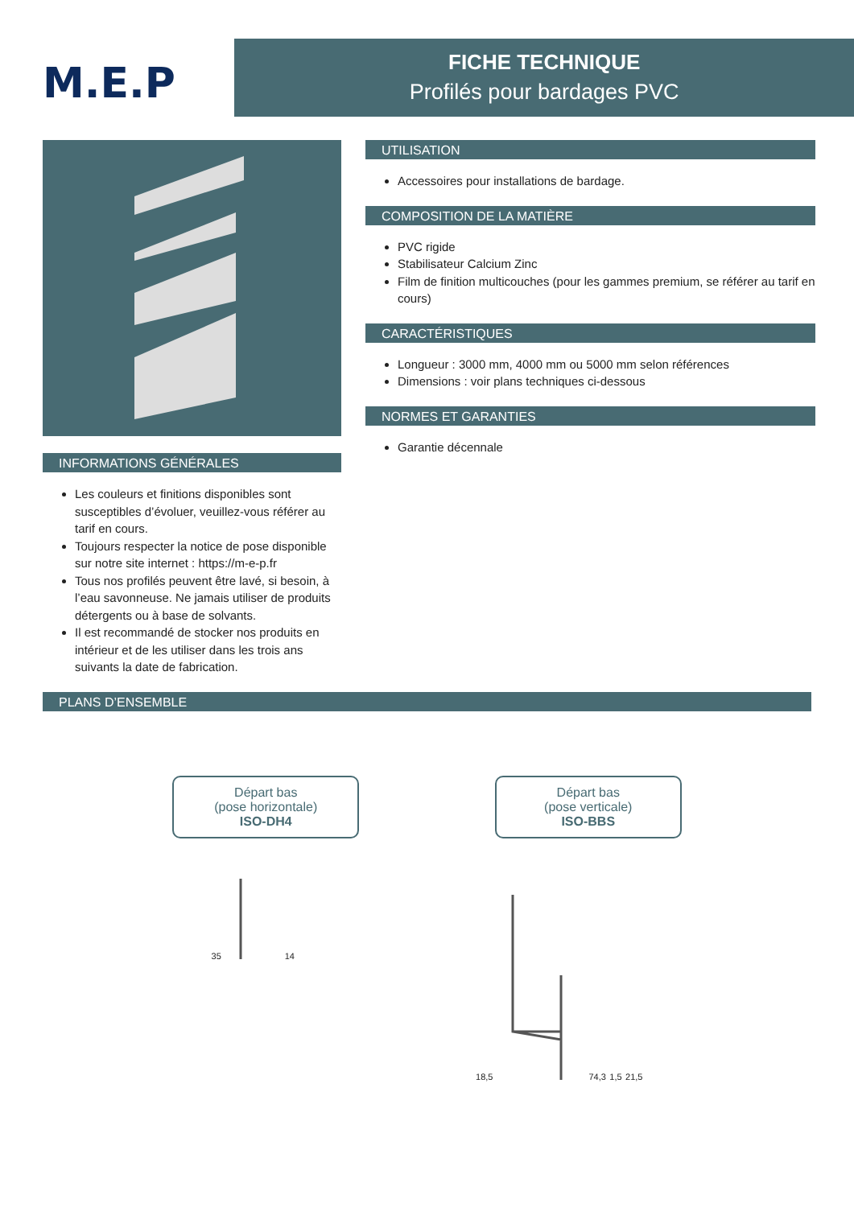M.E.P
FICHE TECHNIQUE
Profilés pour bardages PVC
INFORMATIONS GÉNÉRALES
Les couleurs et finitions disponibles sont susceptibles d’évoluer, veuillez-vous référer au tarif en cours.
Toujours respecter la notice de pose disponible sur notre site internet : https://m-e-p.fr
Tous nos profilés peuvent être lavé, si besoin, à l’eau savonneuse. Ne jamais utiliser de produits détergents ou à base de solvants.
Il est recommandé de stocker nos produits en intérieur et de les utiliser dans les trois ans suivants la date de fabrication.
UTILISATION
Accessoires pour installations de bardage.
COMPOSITION DE LA MATIÈRE
PVC rigide
Stabilisateur Calcium Zinc
Film de finition multicouches (pour les gammes premium, se référer au tarif en cours)
CARACTÉRISTIQUES
Longueur : 3000 mm, 4000 mm ou 5000 mm selon références
Dimensions : voir plans techniques ci-dessous
NORMES ET GARANTIES
Garantie décennale
PLANS D’ENSEMBLE
Départ bas
(pose horizontale)
ISO-DH4
Départ bas
(pose verticale)
ISO-BBS
35 14 18,5 74,3 1,5 21,5